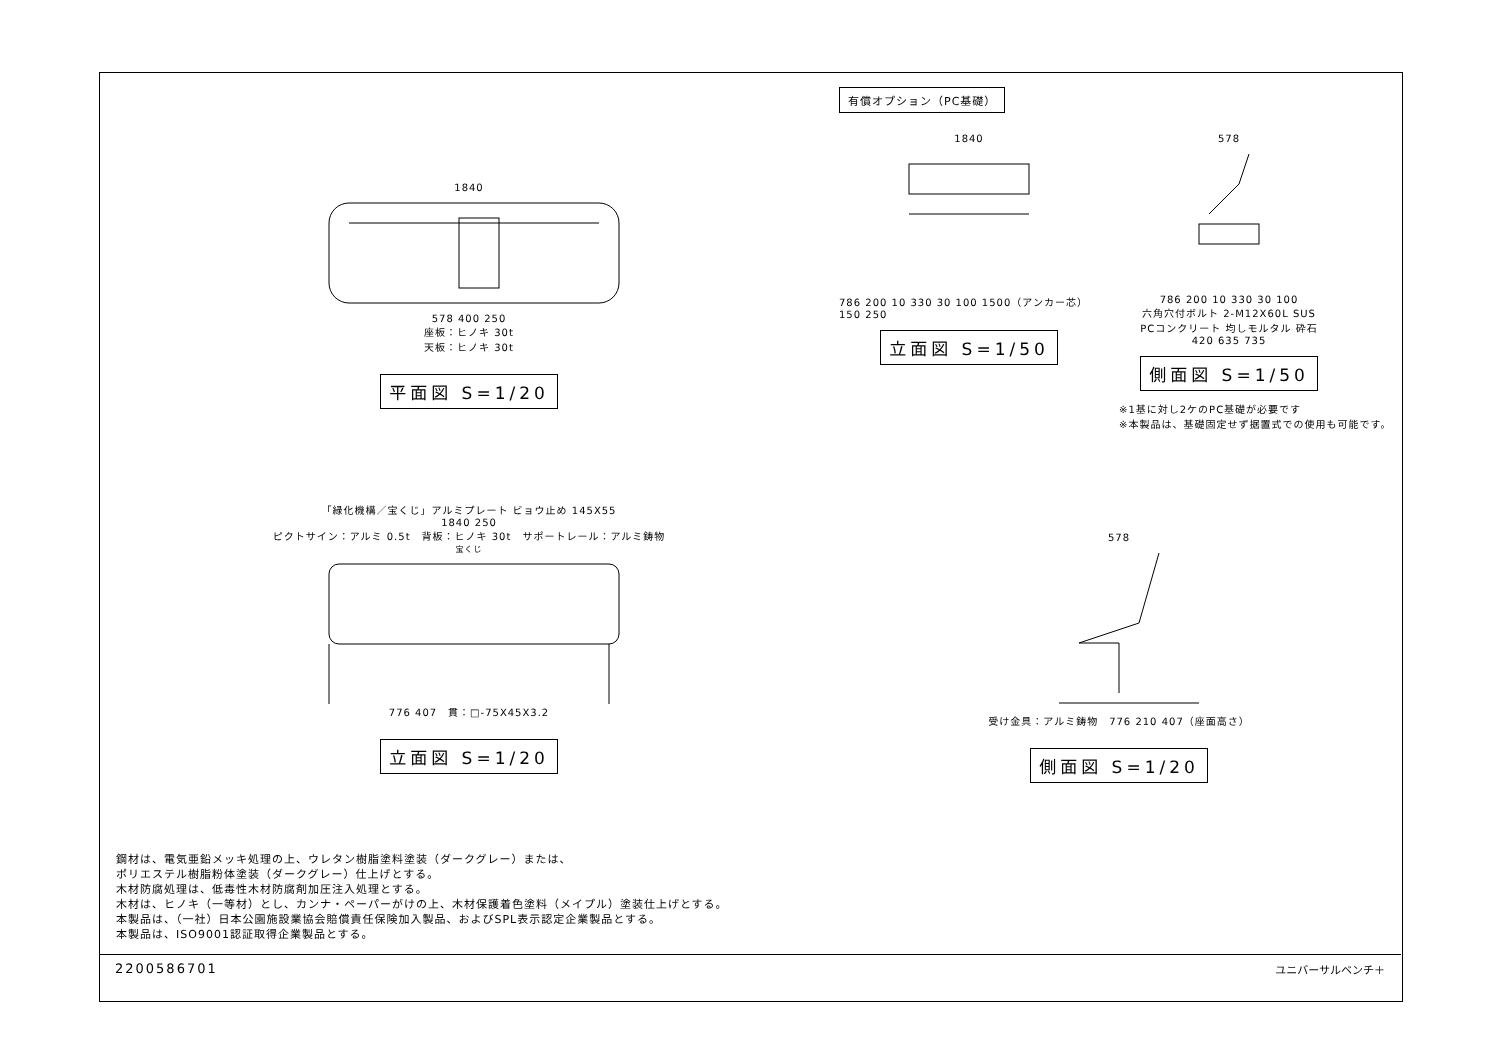1840
578 400 250
座板：ヒノキ 30t
天板：ヒノキ 30t
平面図 S=1/20
有償オプション（PC基礎）
1840
786 200 10 330 30 100 1500（アンカー芯） 150 250
立面図 S=1/50
578
786 200 10 330 30 100
六角穴付ボルト 2-M12X60L SUS
PCコンクリート 均しモルタル 砕石
420 635 735
側面図 S=1/50
※1基に対し2ケのPC基礎が必要です
※本製品は、基礎固定せず据置式での使用も可能です。
「緑化機構／宝くじ」アルミプレート ビョウ止め 145X55
1840 250
ピクトサイン：アルミ 0.5t　背板：ヒノキ 30t　サポートレール：アルミ鋳物
宝くじ
776 407　貫：□-75X45X3.2
立面図 S=1/20
578
受け金具：アルミ鋳物　776 210 407（座面高さ）
側面図 S=1/20
鋼材は、電気亜鉛メッキ処理の上、ウレタン樹脂塗料塗装（ダークグレー）または、
ポリエステル樹脂粉体塗装（ダークグレー）仕上げとする。
木材防腐処理は、低毒性木材防腐剤加圧注入処理とする。
木材は、ヒノキ（一等材）とし、カンナ・ペーパーがけの上、木材保護着色塗料（メイプル）塗装仕上げとする。
本製品は、（一社）日本公園施設業協会賠償責任保険加入製品、およびSPL表示認定企業製品とする。
本製品は、ISO9001認証取得企業製品とする。
2200586701 ユニバーサルベンチ＋